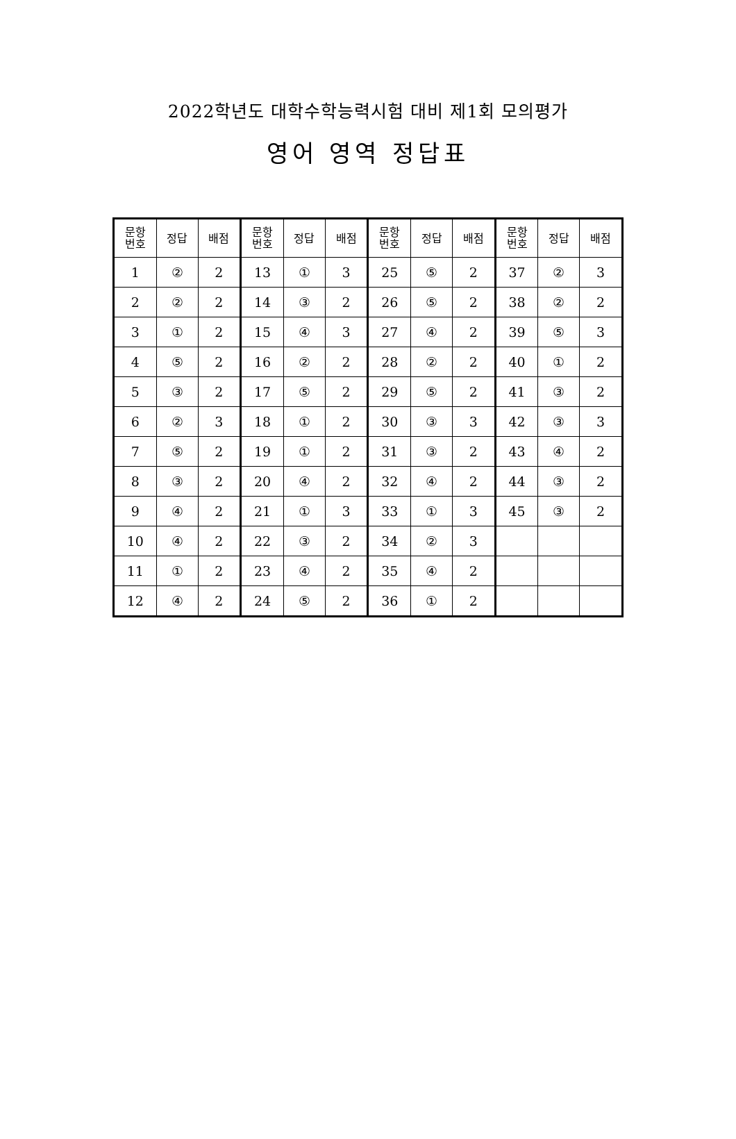2022학년도 대학수학능력시험 대비 제1회 모의평가
영어 영역 정답표
| 문항 번호 | 정답 | 배점 | 문항 번호 | 정답 | 배점 | 문항 번호 | 정답 | 배점 | 문항 번호 | 정답 | 배점 |
| --- | --- | --- | --- | --- | --- | --- | --- | --- | --- | --- | --- |
| 1 | ② | 2 | 13 | ① | 3 | 25 | ⑤ | 2 | 37 | ② | 3 |
| 2 | ② | 2 | 14 | ③ | 2 | 26 | ⑤ | 2 | 38 | ② | 2 |
| 3 | ① | 2 | 15 | ④ | 3 | 27 | ④ | 2 | 39 | ⑤ | 3 |
| 4 | ⑤ | 2 | 16 | ② | 2 | 28 | ② | 2 | 40 | ① | 2 |
| 5 | ③ | 2 | 17 | ⑤ | 2 | 29 | ⑤ | 2 | 41 | ③ | 2 |
| 6 | ② | 3 | 18 | ① | 2 | 30 | ③ | 3 | 42 | ③ | 3 |
| 7 | ⑤ | 2 | 19 | ① | 2 | 31 | ③ | 2 | 43 | ④ | 2 |
| 8 | ③ | 2 | 20 | ④ | 2 | 32 | ④ | 2 | 44 | ③ | 2 |
| 9 | ④ | 2 | 21 | ① | 3 | 33 | ① | 3 | 45 | ③ | 2 |
| 10 | ④ | 2 | 22 | ③ | 2 | 34 | ② | 3 | | | |
| 11 | ① | 2 | 23 | ④ | 2 | 35 | ④ | 2 | | | |
| 12 | ④ | 2 | 24 | ⑤ | 2 | 36 | ① | 2 | | | |